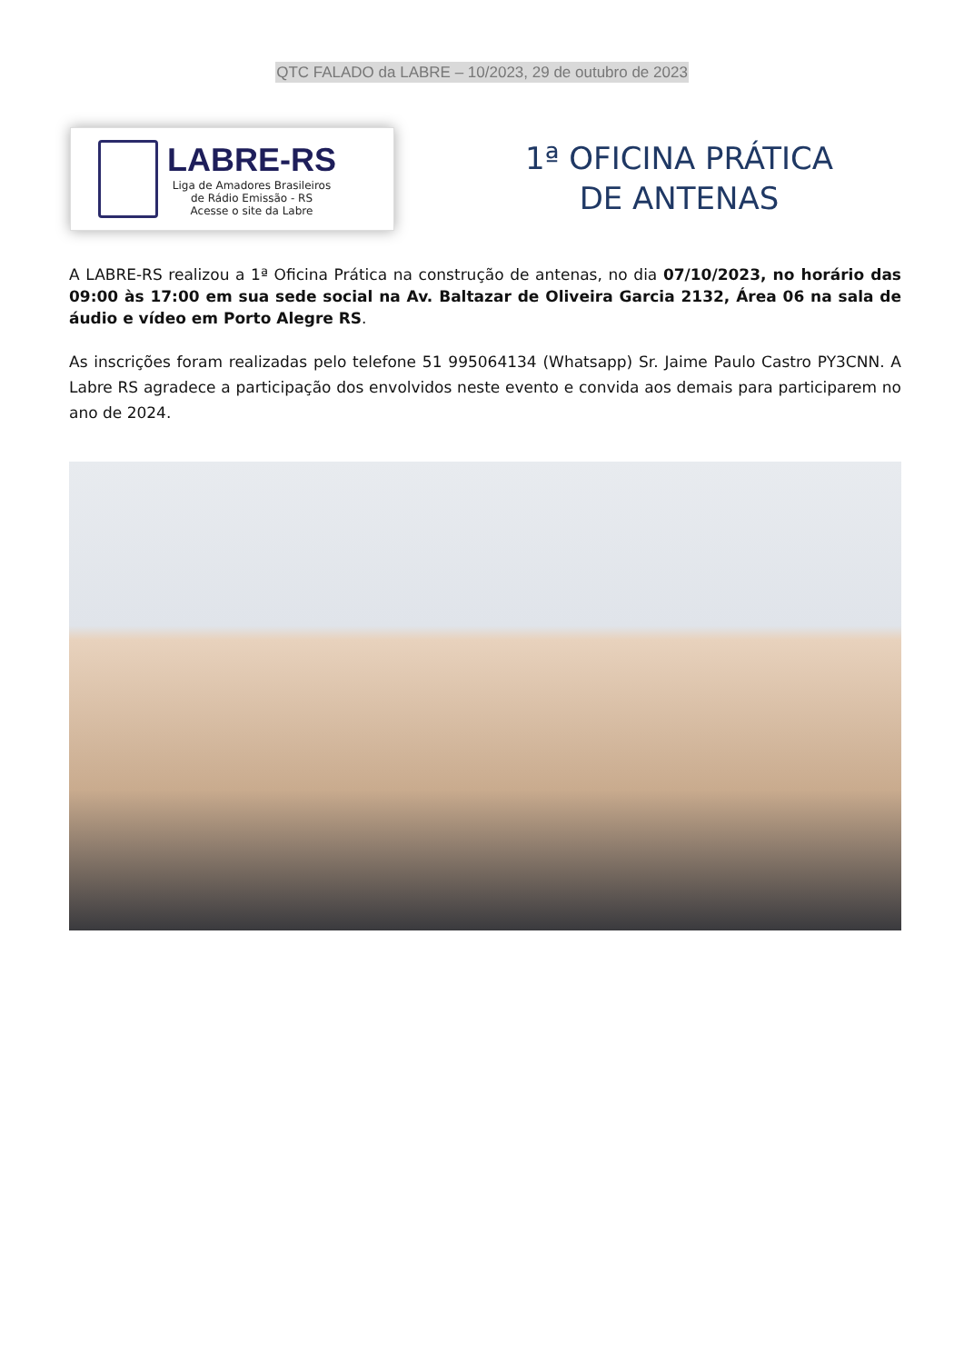QTC FALADO da LABRE – 10/2023, 29 de outubro de 2023
LABRE-RS
Liga de Amadores Brasileiros
de Rádio Emissão - RS
Acesse o site da Labre
1ª OFICINA PRÁTICA
DE ANTENAS
A LABRE-RS realizou a 1ª Oficina Prática na construção de antenas, no dia 07/10/2023, no horário das 09:00 às 17:00 em sua sede social na Av. Baltazar de Oliveira Garcia 2132, Área 06 na sala de áudio e vídeo em Porto Alegre RS.
As inscrições foram realizadas pelo telefone 51 995064134 (Whatsapp) Sr. Jaime Paulo Castro PY3CNN. A Labre RS agradece a participação dos envolvidos neste evento e convida aos demais para participarem no ano de 2024.